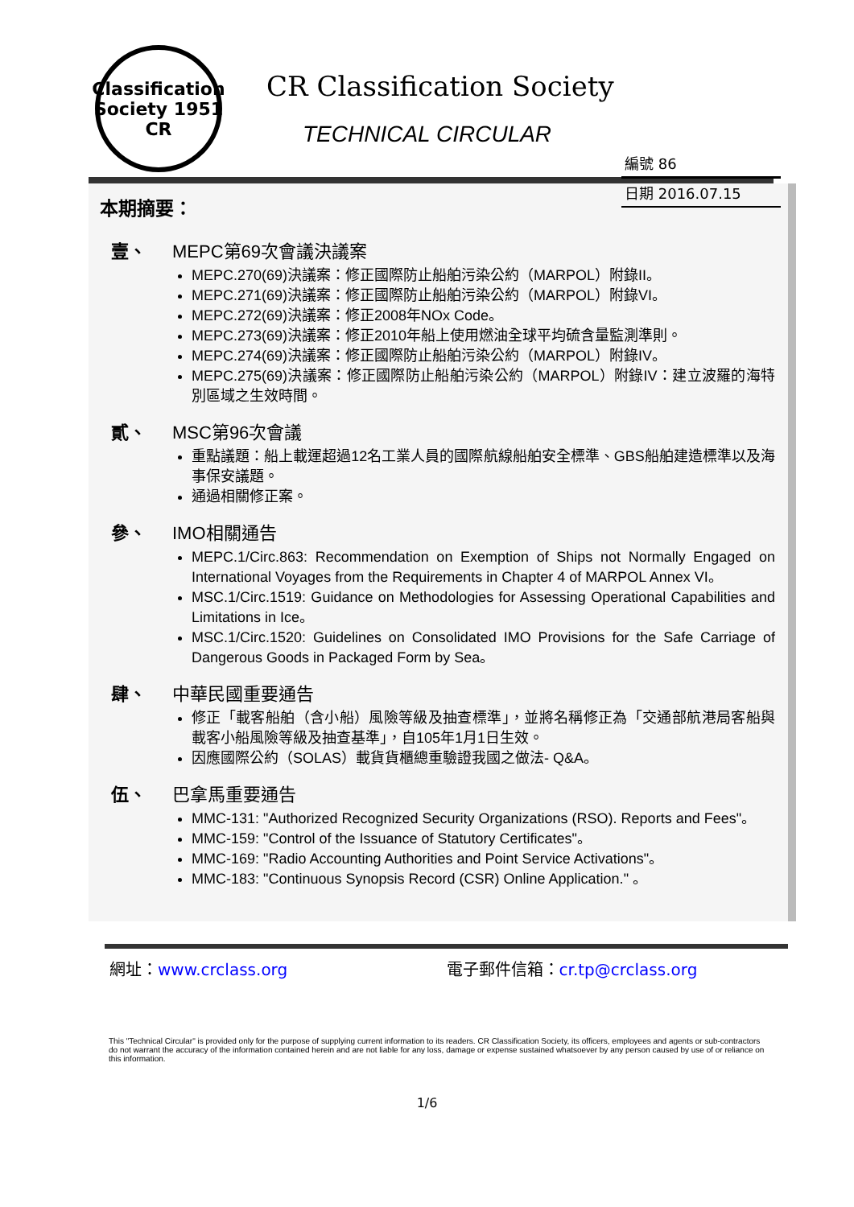Classification Society 1951
CR
CR Classification Society
TECHNICAL CIRCULAR
編號 86
日期 2016.07.15
本期摘要：
壹、 MEPC第69次會議決議案
MEPC.270(69)決議案：修正國際防止船舶污染公約（MARPOL）附錄II。
MEPC.271(69)決議案：修正國際防止船舶污染公約（MARPOL）附錄VI。
MEPC.272(69)決議案：修正2008年NOx Code。
MEPC.273(69)決議案：修正2010年船上使用燃油全球平均硫含量監測準則。
MEPC.274(69)決議案：修正國際防止船舶污染公約（MARPOL）附錄IV。
MEPC.275(69)決議案：修正國際防止船舶污染公約（MARPOL）附錄IV：建立波羅的海特別區域之生效時間。
貳、 MSC第96次會議
重點議題：船上載運超過12名工業人員的國際航線船舶安全標準、GBS船舶建造標準以及海事保安議題。
通過相關修正案。
參、 IMO相關通告
MEPC.1/Circ.863: Recommendation on Exemption of Ships not Normally Engaged on International Voyages from the Requirements in Chapter 4 of MARPOL Annex VI。
MSC.1/Circ.1519: Guidance on Methodologies for Assessing Operational Capabilities and Limitations in Ice。
MSC.1/Circ.1520: Guidelines on Consolidated IMO Provisions for the Safe Carriage of Dangerous Goods in Packaged Form by Sea。
肆、 中華民國重要通告
修正「載客船舶（含小船）風險等級及抽查標準」，並將名稱修正為「交通部航港局客船與載客小船風險等級及抽查基準」，自105年1月1日生效。
因應國際公約（SOLAS）載貨貨櫃總重驗證我國之做法- Q&A。
伍、 巴拿馬重要通告
MMC-131: "Authorized Recognized Security Organizations (RSO). Reports and Fees"。
MMC-159: "Control of the Issuance of Statutory Certificates"。
MMC-169: "Radio Accounting Authorities and Point Service Activations"。
MMC-183: "Continuous Synopsis Record (CSR) Online Application." 。
網址：www.crclass.org 電子郵件信箱：cr.tp@crclass.org
This "Technical Circular" is provided only for the purpose of supplying current information to its readers. CR Classification Society, its officers, employees and agents or sub-contractors do not warrant the accuracy of the information contained herein and are not liable for any loss, damage or expense sustained whatsoever by any person caused by use of or reliance on this information.
1/6